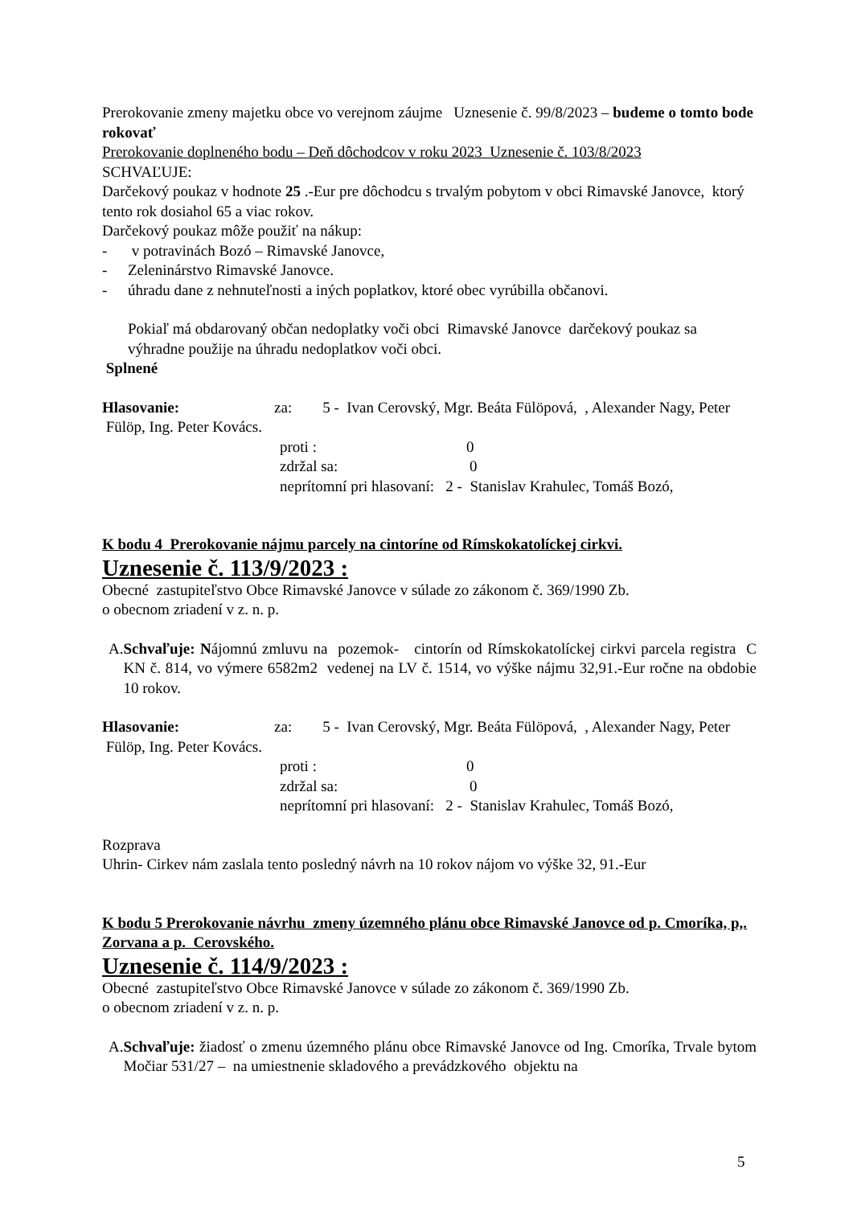Prerokovanie zmeny majetku obce vo verejnom záujme Uznesenie č. 99/8/2023 – budeme o tomto bode rokovať
Prerokovanie doplneného bodu – Deň dôchodcov v roku 2023 Uznesenie č. 103/8/2023
SCHVAĽUJE:
Darčekový poukaz v hodnote 25 .-Eur pre dôchodcu s trvalým pobytom v obci Rimavské Janovce, ktorý tento rok dosiahol 65 a viac rokov.
Darčekový poukaz môže použiť na nákup:
- v potravinách Bozó – Rimavské Janovce,
- Zeleninárstvo Rimavské Janovce.
- úhradu dane z nehnuteľnosti a iných poplatkov, ktoré obec vyrúbilla občanovi.
Pokiaľ má obdarovaný občan nedoplatky voči obci Rimavské Janovce darčekový poukaz sa výhradne použije na úhradu nedoplatkov voči obci.
Splnené
Hlasovanie: za: 5 - Ivan Cerovský, Mgr. Beáta Fülöpová, , Alexander Nagy, Peter Fülöp, Ing. Peter Kovács.
proti : 0
zdržal sa: 0
neprítomní pri hlasovaní: 2 - Stanislav Krahulec, Tomáš Bozó,
K bodu 4 Prerokovanie nájmu parcely na cintoríne od Rímskokatolíckej cirkvi.
Uznesenie č. 113/9/2023 :
Obecné zastupiteľstvo Obce Rimavské Janovce v súlade zo zákonom č. 369/1990 Zb.
o obecnom zriadení v z. n. p.
A. Schvaľuje: Nájomnú zmluvu na pozemok- cintorín od Rímskokatolíckej cirkvi parcela registra C KN č. 814, vo výmere 6582m2 vedenej na LV č. 1514, vo výške nájmu 32,91.-Eur ročne na obdobie 10 rokov.
Hlasovanie: za: 5 - Ivan Cerovský, Mgr. Beáta Fülöpová, , Alexander Nagy, Peter Fülöp, Ing. Peter Kovács.
proti : 0
zdržal sa: 0
neprítomní pri hlasovaní: 2 - Stanislav Krahulec, Tomáš Bozó,
Rozprava
Uhrin- Cirkev nám zaslala tento posledný návrh na 10 rokov nájom vo výške 32, 91.-Eur
K bodu 5 Prerokovanie návrhu zmeny územného plánu obce Rimavské Janovce od p. Cmoríka, p,. Zorvana a p. Cerovského.
Uznesenie č. 114/9/2023 :
Obecné zastupiteľstvo Obce Rimavské Janovce v súlade zo zákonom č. 369/1990 Zb.
o obecnom zriadení v z. n. p.
A. Schvaľuje: žiadosť o zmenu územného plánu obce Rimavské Janovce od Ing. Cmoríka, Trvale bytom Močiar 531/27 – na umiestnenie skladového a prevádzkového objektu na
5